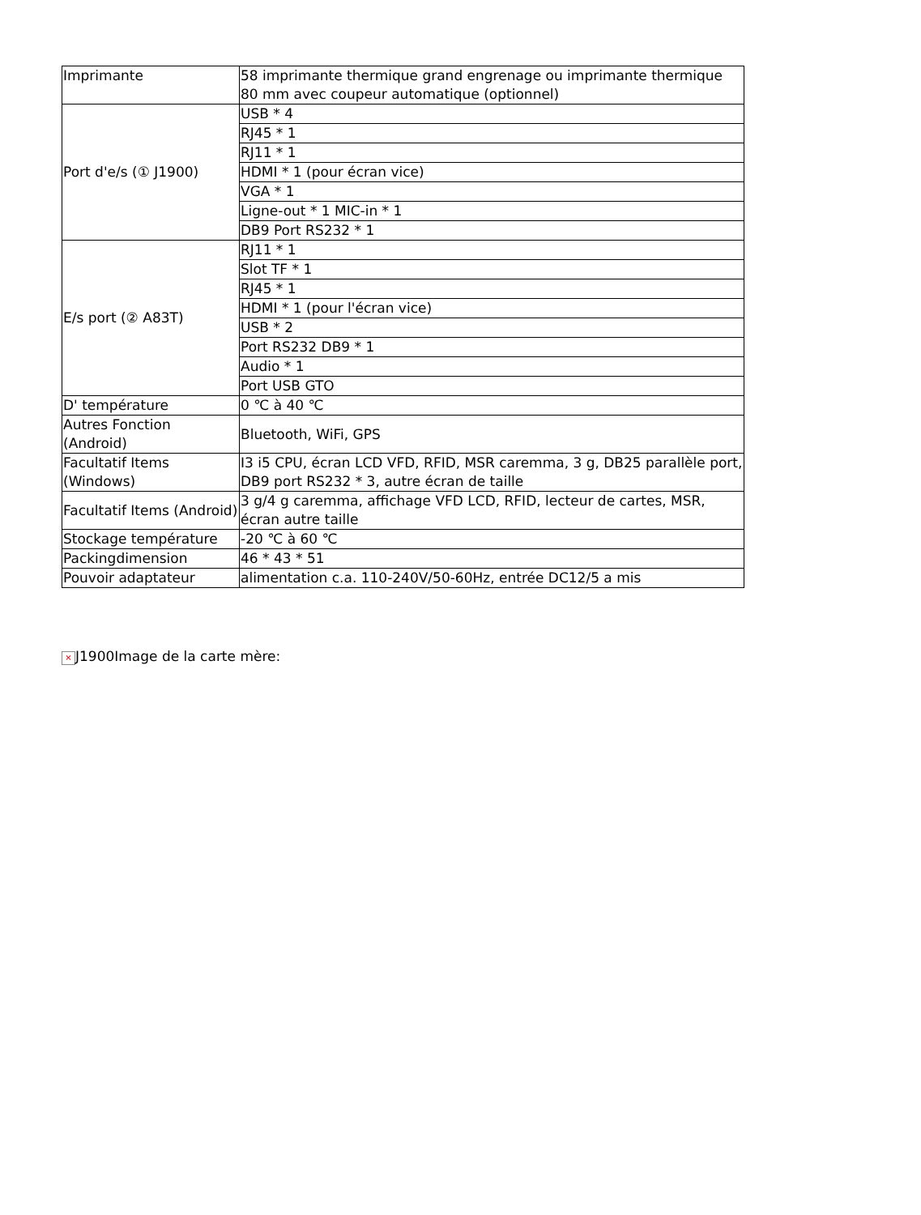| Imprimante | 58 imprimante thermique grand engrenage ou imprimante thermique 80 mm avec coupeur automatique (optionnel) |
| Port d'e/s (① J1900) | USB * 4 |
| | RJ45 * 1 |
| | RJ11 * 1 |
| | HDMI * 1 (pour écran vice) |
| | VGA * 1 |
| | Ligne-out * 1 MIC-in * 1 |
| | DB9 Port RS232 * 1 |
| E/s port (② A83T) | RJ11 * 1 |
| | Slot TF * 1 |
| | RJ45 * 1 |
| | HDMI * 1 (pour l'écran vice) |
| | USB * 2 |
| | Port RS232 DB9 * 1 |
| | Audio * 1 |
| | Port USB GTO |
| D' température | 0 ℃ à 40 ℃ |
| Autres Fonction (Android) | Bluetooth, WiFi, GPS |
| Facultatif Items (Windows) | I3 i5 CPU, écran LCD VFD, RFID, MSR caremma, 3 g, DB25 parallèle port, DB9 port RS232 * 3, autre écran de taille |
| Facultatif Items (Android) | 3 g/4 g caremma, affichage VFD LCD, RFID, lecteur de cartes, MSR, écran autre taille |
| Stockage température | -20 ℃ à 60 ℃ |
| Packingdimension | 46 * 43 * 51 |
| Pouvoir adaptateur | alimentation c.a. 110-240V/50-60Hz, entrée DC12/5 a mis |
× J1900Image de la carte mère: